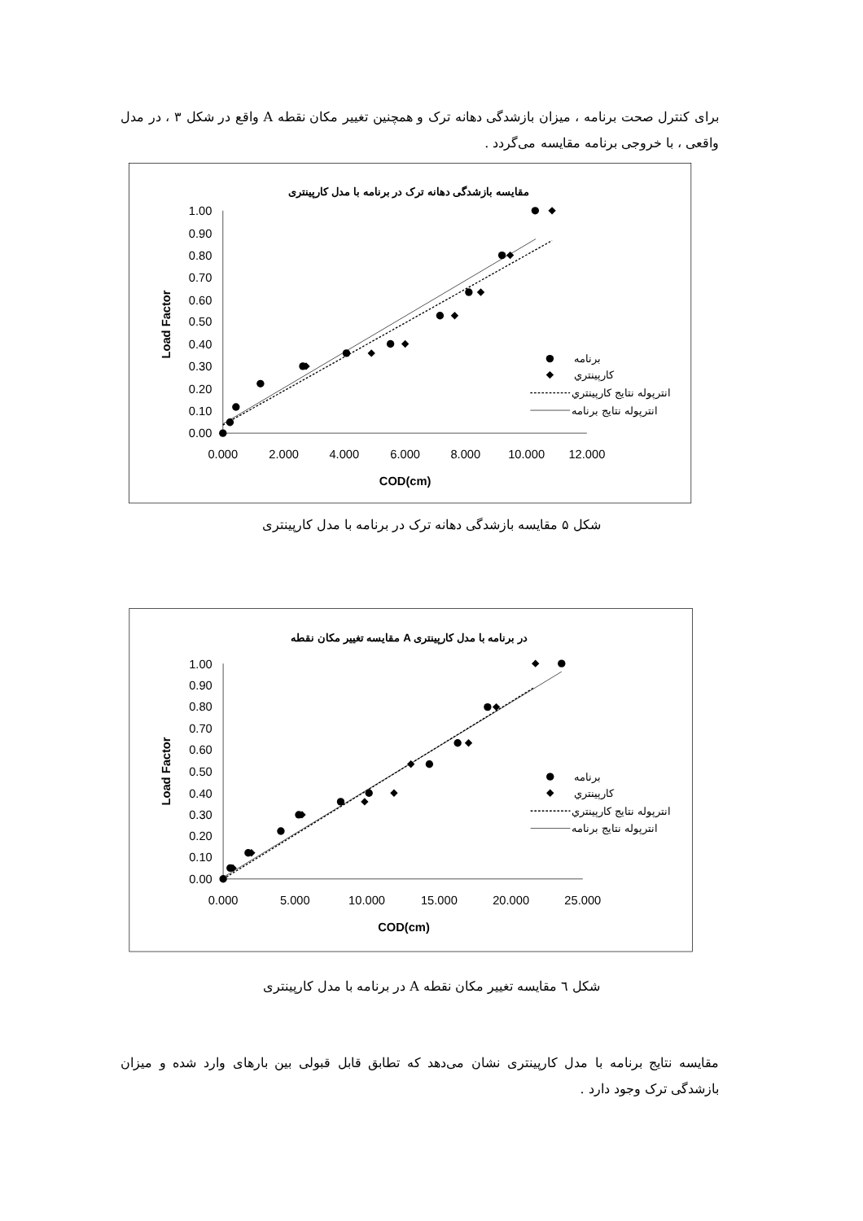برای کنترل صحت برنامه ، میزان بازشدگی دهانه ترک و همچنین تغییر مکان نقطه A واقع در شکل ۳ ، در مدل واقعی ، با خروجی برنامه مقایسه می‌گردد .
مقایسه بازشدگی دهانه ترک در برنامه با مدل کارپینتری
0.00
0.10
0.20
0.30
0.40
0.50
0.60
0.70
0.80
0.90
1.00
0.000
2.000
4.000
6.000
8.000
10.000
12.000
COD(cm)
Load Factor
برنامه
کارپينتري
انترپوله نتايج کارپينتري
انترپوله نتايج برنامه
شکل ۵ مقایسه بازشدگی دهانه ترک در برنامه با مدل کارپینتری
مقایسه تغییر مکان نقطه A در برنامه با مدل کارپینتری
0.00
0.10
0.20
0.30
0.40
0.50
0.60
0.70
0.80
0.90
1.00
0.000
5.000
10.000
15.000
20.000
25.000
COD(cm)
Load Factor
برنامه
کارپينتري
انترپوله نتايج کارپينتري
انترپوله نتايج برنامه
شکل ٦ مقایسه تغییر مکان نقطه A در برنامه با مدل کارپینتری
مقایسه نتایج برنامه با مدل کارپینتری نشان می‌دهد که تطابق قابل قبولی بین بارهای وارد شده و میزان بازشدگی ترک وجود دارد .